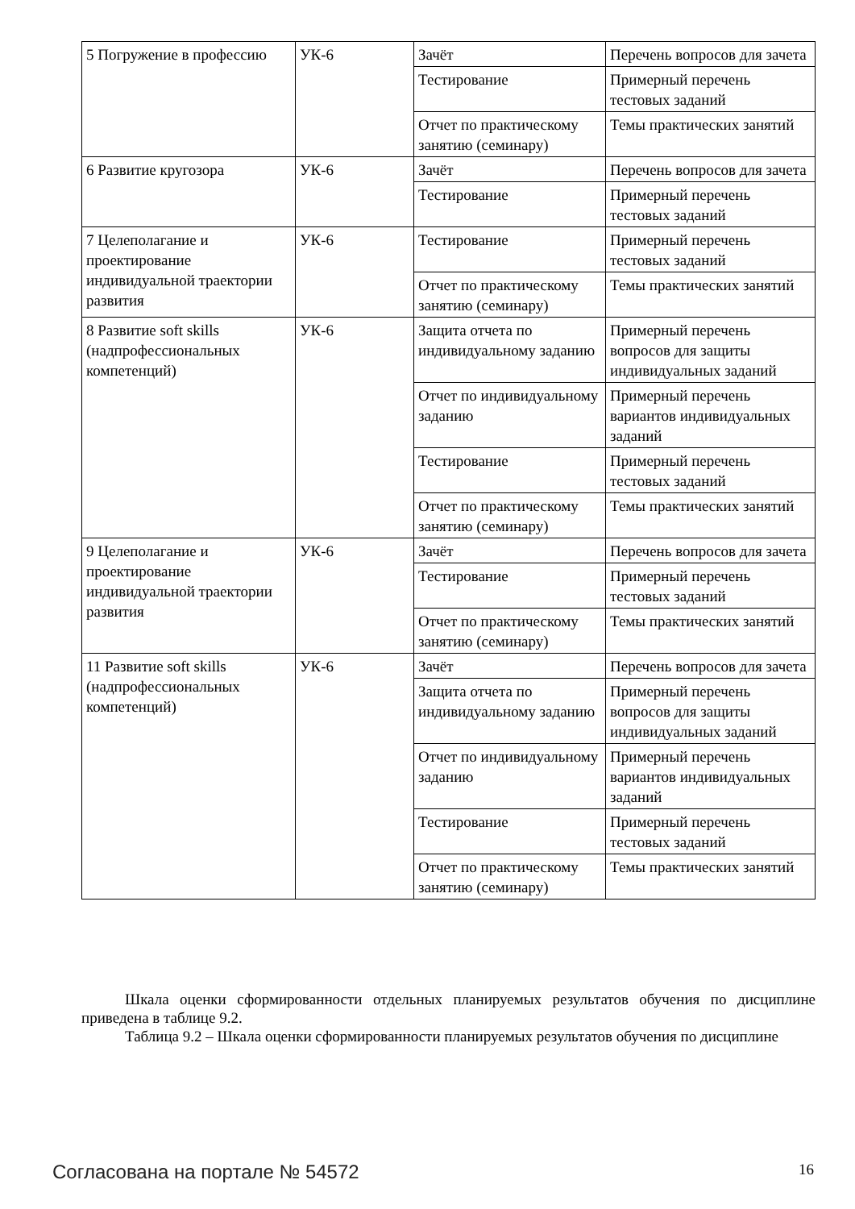| 5 Погружение в профессию | УК-6 | Зачёт | Перечень вопросов для зачета |
| | | Тестирование | Примерный перечень тестовых заданий |
| | | Отчет по практическому занятию (семинару) | Темы практических занятий |
| 6 Развитие кругозора | УК-6 | Зачёт | Перечень вопросов для зачета |
| | | Тестирование | Примерный перечень тестовых заданий |
| 7 Целеполагание и проектирование индивидуальной траектории развития | УК-6 | Тестирование | Примерный перечень тестовых заданий |
| | | Отчет по практическому занятию (семинару) | Темы практических занятий |
| 8 Развитие soft skills (надпрофессиональных компетенций) | УК-6 | Защита отчета по индивидуальному заданию | Примерный перечень вопросов для защиты индивидуальных заданий |
| | | Отчет по индивидуальному заданию | Примерный перечень вариантов индивидуальных заданий |
| | | Тестирование | Примерный перечень тестовых заданий |
| | | Отчет по практическому занятию (семинару) | Темы практических занятий |
| 9 Целеполагание и проектирование индивидуальной траектории развития | УК-6 | Зачёт | Перечень вопросов для зачета |
| | | Тестирование | Примерный перечень тестовых заданий |
| | | Отчет по практическому занятию (семинару) | Темы практических занятий |
| 11 Развитие soft skills (надпрофессиональных компетенций) | УК-6 | Зачёт | Перечень вопросов для зачета |
| | | Защита отчета по индивидуальному заданию | Примерный перечень вопросов для защиты индивидуальных заданий |
| | | Отчет по индивидуальному заданию | Примерный перечень вариантов индивидуальных заданий |
| | | Тестирование | Примерный перечень тестовых заданий |
| | | Отчет по практическому занятию (семинару) | Темы практических занятий |
Шкала оценки сформированности отдельных планируемых результатов обучения по дисциплине приведена в таблице 9.2.
Таблица 9.2 – Шкала оценки сформированности планируемых результатов обучения по дисциплине
Согласована на портале № 54572 16